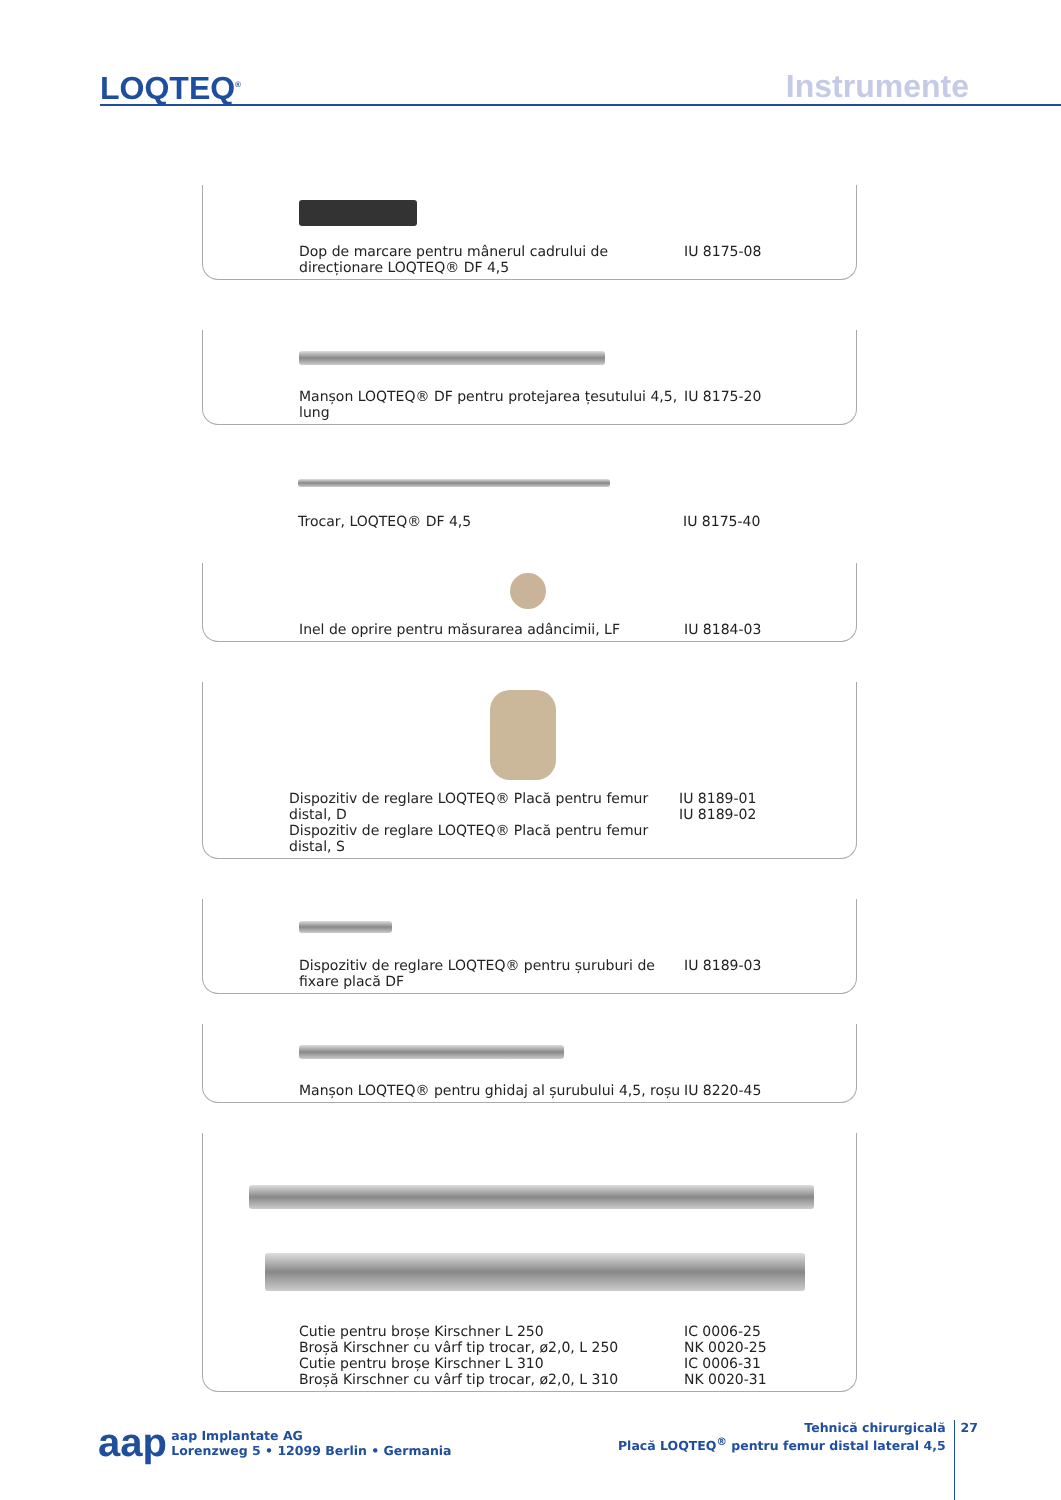LOQTEQ<sup>®</sup> Instrumente
Dop de marcare pentru mânerul cadrului de direcționare LOQTEQ® DF 4,5
IU 8175-08
Manșon LOQTEQ® DF pentru protejarea țesutului 4,5, lung
IU 8175-20
Trocar, LOQTEQ® DF 4,5 IU 8175-40
Inel de oprire pentru măsurarea adâncimii, LF IU 8184-03
Dispozitiv de reglare LOQTEQ® Placă pentru femur distal, D
Dispozitiv de reglare LOQTEQ® Placă pentru femur distal, S
IU 8189-01
IU 8189-02
Dispozitiv de reglare LOQTEQ® pentru șuruburi de fixare placă DF
IU 8189-03
Manșon LOQTEQ® pentru ghidaj al șurubului 4,5, roșu
IU 8220-45
Cutie pentru broșe Kirschner L 250
Broșă Kirschner cu vârf tip trocar, ø2,0, L 250
Cutie pentru broșe Kirschner L 310
Broșă Kirschner cu vârf tip trocar, ø2,0, L 310
IC 0006-25
NK 0020-25
IC 0006-31
NK 0020-31
aap aap Implantate AG
Lorenzweg 5 • 12099 Berlin • Germania
Tehnică chirurgicală
Placă LOQTEQ<sup>®</sup> pentru femur distal lateral 4,5
27